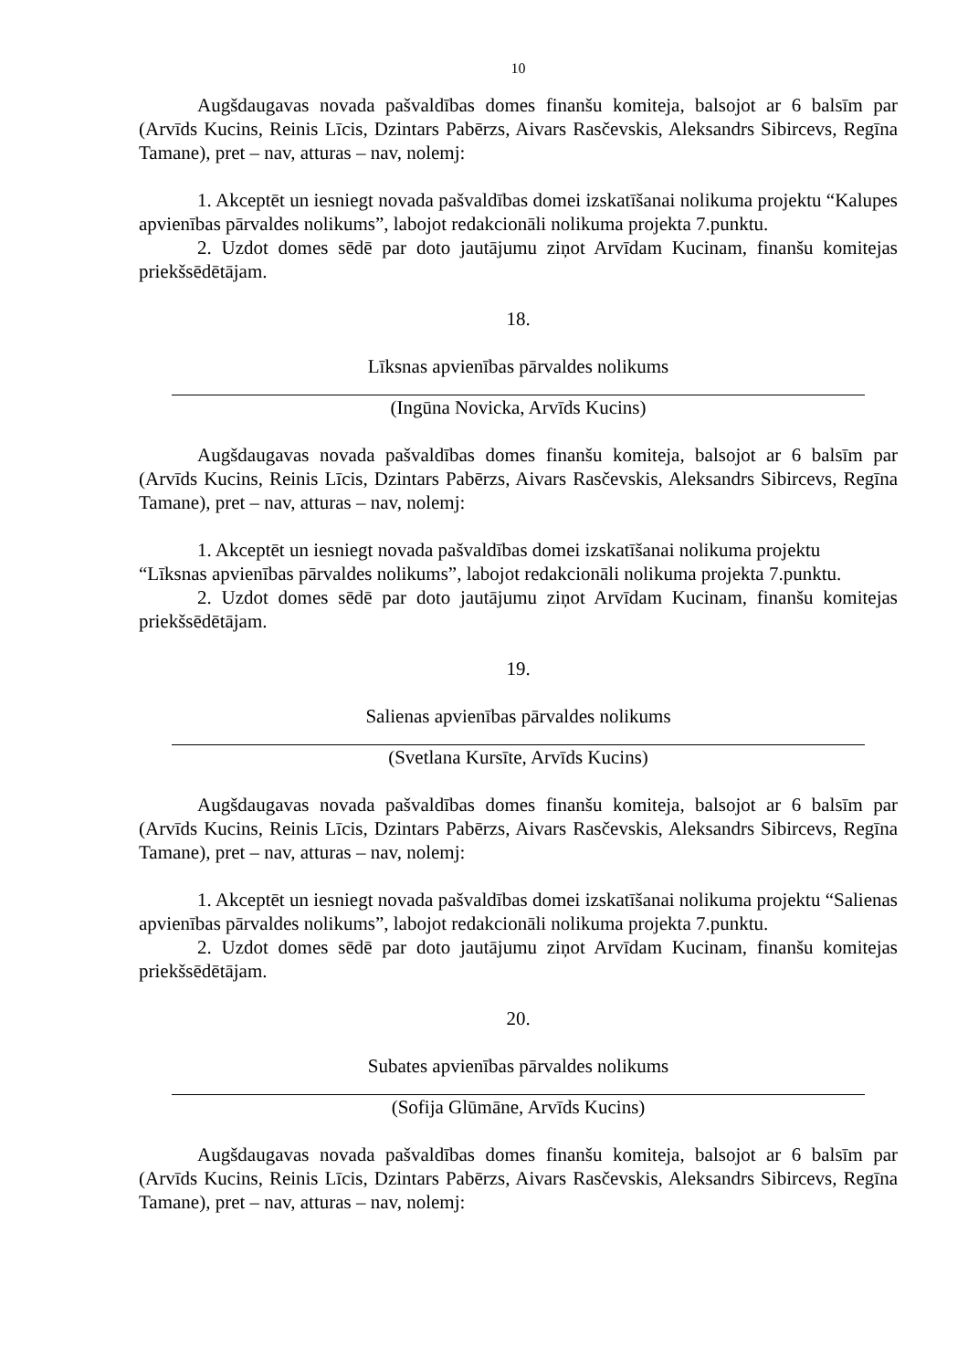10
Augšdaugavas novada pašvaldības domes finanšu komiteja, balsojot ar 6 balsīm par (Arvīds Kucins, Reinis Līcis, Dzintars Pabērzs, Aivars Rasčevskis, Aleksandrs Sibircevs, Regīna Tamane), pret – nav, atturas – nav, nolemj:
1. Akceptēt un iesniegt novada pašvaldības domei izskatīšanai nolikuma projektu “Kalupes apvienības pārvaldes nolikums”, labojot redakcionāli nolikuma projekta 7.punktu.
2. Uzdot domes sēdē par doto jautājumu ziņot Arvīdam Kucinam, finanšu komitejas priekšsēdētājam.
18.
Līksnas apvienības pārvaldes nolikums
(Ingūna Novicka, Arvīds Kucins)
Augšdaugavas novada pašvaldības domes finanšu komiteja, balsojot ar 6 balsīm par (Arvīds Kucins, Reinis Līcis, Dzintars Pabērzs, Aivars Rasčevskis, Aleksandrs Sibircevs, Regīna Tamane), pret – nav, atturas – nav, nolemj:
1. Akceptēt un iesniegt novada pašvaldības domei izskatīšanai nolikuma projektu
“Līksnas apvienības pārvaldes nolikums”, labojot redakcionāli nolikuma projekta 7.punktu.
2. Uzdot domes sēdē par doto jautājumu ziņot Arvīdam Kucinam, finanšu komitejas priekšsēdētājam.
19.
Salienas apvienības pārvaldes nolikums
(Svetlana Kursīte, Arvīds Kucins)
Augšdaugavas novada pašvaldības domes finanšu komiteja, balsojot ar 6 balsīm par (Arvīds Kucins, Reinis Līcis, Dzintars Pabērzs, Aivars Rasčevskis, Aleksandrs Sibircevs, Regīna Tamane), pret – nav, atturas – nav, nolemj:
1. Akceptēt un iesniegt novada pašvaldības domei izskatīšanai nolikuma projektu “Salienas apvienības pārvaldes nolikums”, labojot redakcionāli nolikuma projekta 7.punktu.
2. Uzdot domes sēdē par doto jautājumu ziņot Arvīdam Kucinam, finanšu komitejas priekšsēdētājam.
20.
Subates apvienības pārvaldes nolikums
(Sofija Glūmāne, Arvīds Kucins)
Augšdaugavas novada pašvaldības domes finanšu komiteja, balsojot ar 6 balsīm par (Arvīds Kucins, Reinis Līcis, Dzintars Pabērzs, Aivars Rasčevskis, Aleksandrs Sibircevs, Regīna Tamane), pret – nav, atturas – nav, nolemj: